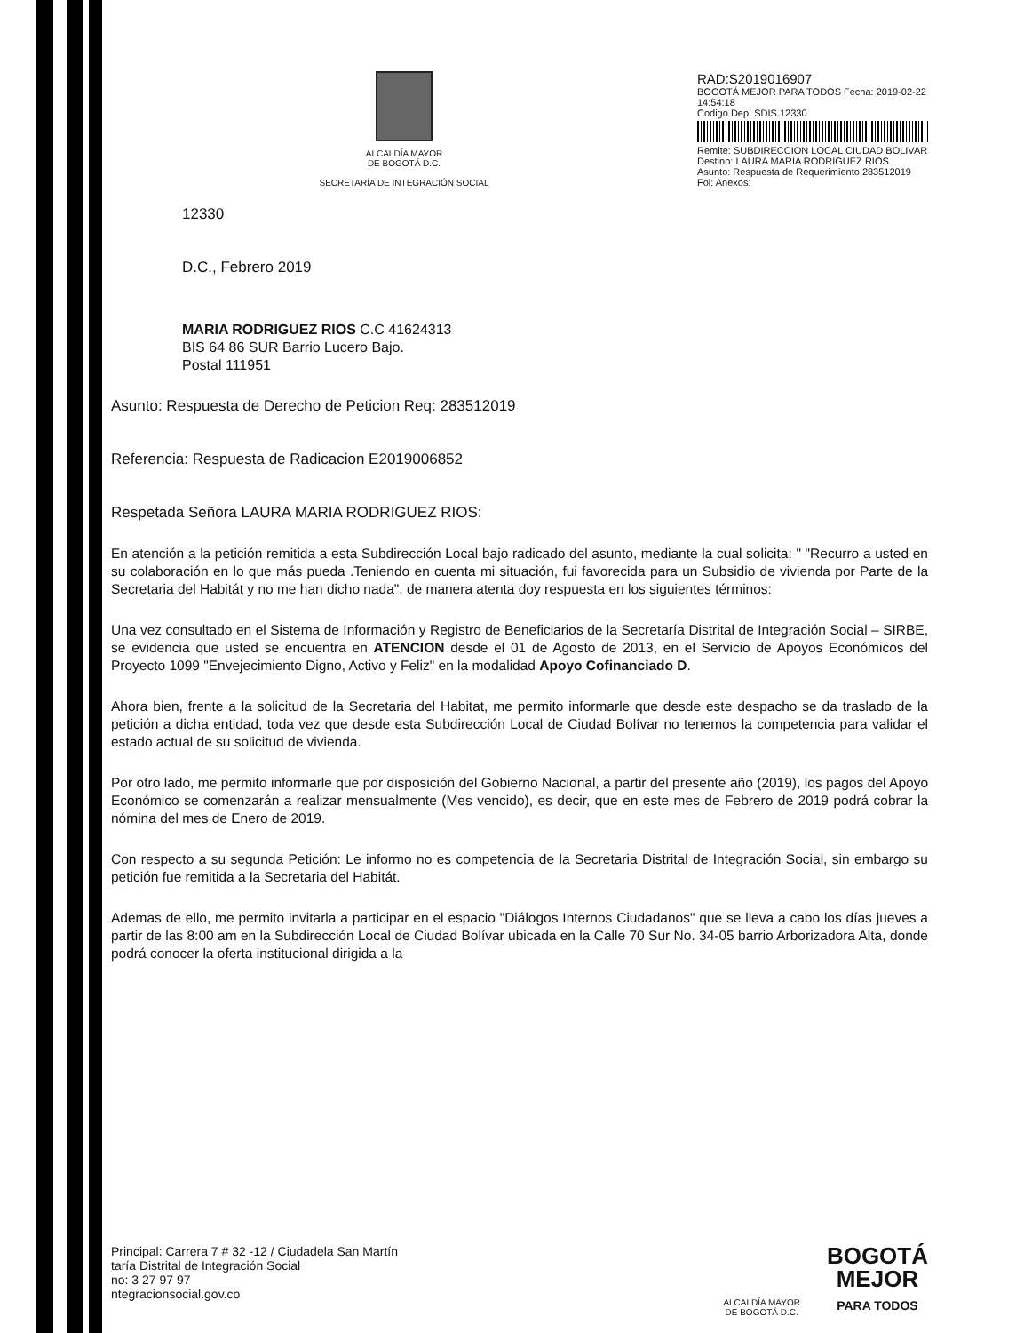ALCALDÍA MAYOR
DE BOGOTÁ D.C.
SECRETARÍA DE INTEGRACIÓN SOCIAL
RAD:S2019016907
BOGOTÁ MEJOR PARA TODOS Fecha: 2019-02-22 14:54:18
Codigo Dep: SDIS.12330
Remite: SUBDIRECCION LOCAL CIUDAD BOLIVAR
Destino: LAURA MARIA RODRIGUEZ RIOS
Asunto: Respuesta de Requerimiento 283512019
Fol: Anexos:
12330
D.C., Febrero 2019
MARIA RODRIGUEZ RIOS C.C 41624313
BIS 64 86 SUR Barrio Lucero Bajo.
Postal 111951
Asunto: Respuesta de Derecho de Peticion Req: 283512019
Referencia: Respuesta de Radicacion E2019006852
Respetada Señora LAURA MARIA RODRIGUEZ RIOS:
En atención a la petición remitida a esta Subdirección Local bajo radicado del asunto, mediante la cual solicita: " "Recurro a usted en su colaboración en lo que más pueda .Teniendo en cuenta mi situación, fui favorecida para un Subsidio de vivienda por Parte de la Secretaria del Habitát y no me han dicho nada", de manera atenta doy respuesta en los siguientes términos:
Una vez consultado en el Sistema de Información y Registro de Beneficiarios de la Secretaría Distrital de Integración Social – SIRBE, se evidencia que usted se encuentra en ATENCION desde el 01 de Agosto de 2013, en el Servicio de Apoyos Económicos del Proyecto 1099 "Envejecimiento Digno, Activo y Feliz" en la modalidad Apoyo Cofinanciado D.
Ahora bien, frente a la solicitud de la Secretaria del Habitat, me permito informarle que desde este despacho se da traslado de la petición a dicha entidad, toda vez que desde esta Subdirección Local de Ciudad Bolívar no tenemos la competencia para validar el estado actual de su solicitud de vivienda.
Por otro lado, me permito informarle que por disposición del Gobierno Nacional, a partir del presente año (2019), los pagos del Apoyo Económico se comenzarán a realizar mensualmente (Mes vencido), es decir, que en este mes de Febrero de 2019 podrá cobrar la nómina del mes de Enero de 2019.
Con respecto a su segunda Petición: Le informo no es competencia de la Secretaria Distrital de Integración Social, sin embargo su petición fue remitida a la Secretaria del Habitát.
Ademas de ello, me permito invitarla a participar en el espacio "Diálogos Internos Ciudadanos" que se lleva a cabo los días jueves a partir de las 8:00 am en la Subdirección Local de Ciudad Bolívar ubicada en la Calle 70 Sur No. 34-05 barrio Arborizadora Alta, donde podrá conocer la oferta institucional dirigida a la
Principal: Carrera 7 # 32 -12 / Ciudadela San Martín
taría Distrital de Integración Social
no: 3 27 97 97
ntegracionsocial.gov.co
ALCALDÍA MAYOR
DE BOGOTÁ D.C.
BOGOTÁ
MEJOR
PARA TODOS